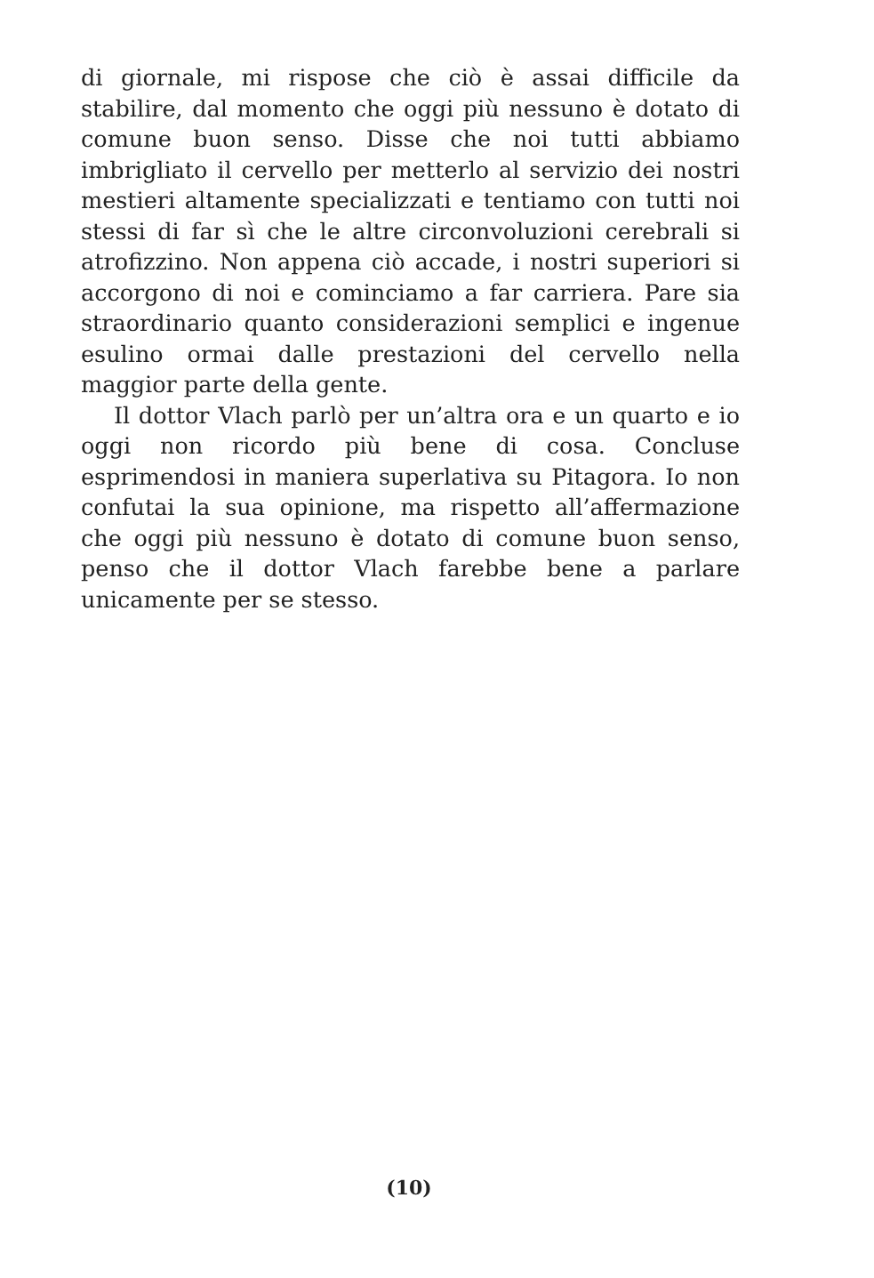di giornale, mi rispose che ciò è assai difficile da stabilire, dal momento che oggi più nessuno è dotato di comune buon senso. Disse che noi tutti abbiamo imbrigliato il cervello per metterlo al servizio dei nostri mestieri altamente specializzati e tentiamo con tutti noi stessi di far sì che le altre circonvoluzioni cerebrali si atrofizzino. Non appena ciò accade, i nostri superiori si accorgono di noi e cominciamo a far carriera. Pare sia straordinario quanto considerazioni semplici e ingenue esulino ormai dalle prestazioni del cervello nella maggior parte della gente.
Il dottor Vlach parlò per un’altra ora e un quarto e io oggi non ricordo più bene di cosa. Concluse esprimendosi in maniera superlativa su Pitagora. Io non confutai la sua opinione, ma rispetto all’affermazione che oggi più nessuno è dotato di comune buon senso, penso che il dottor Vlach farebbe bene a parlare unicamente per se stesso.
(10)